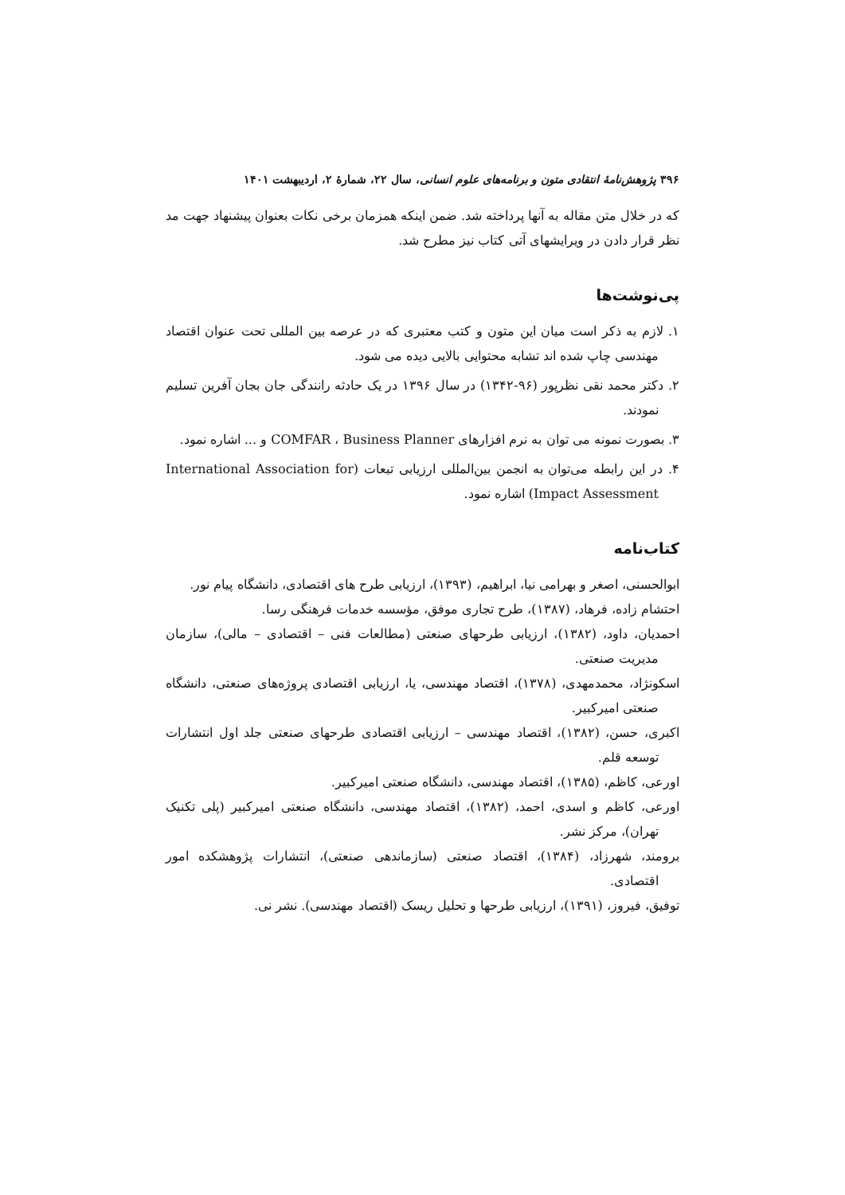۳۹۶ پژوهش‌نامهٔ انتقادی متون و برنامه‌های علوم انسانی، سال ۲۲، شمارهٔ ۲، اردیبهشت ۱۴۰۱
که در خلال متن مقاله به آنها پرداخته شد. ضمن اینکه همزمان برخی نکات بعنوان پیشنهاد جهت مد نظر قرار دادن در ویرایشهای آتی کتاب نیز مطرح شد.
پی‌نوشت‌ها
۱. لازم به ذکر است میان این متون و کتب معتبری که در عرصه بین المللی تحت عنوان اقتصاد مهندسی چاپ شده اند تشابه محتوایی بالایی دیده می شود.
۲. دکتر محمد نقی نظرپور (۹۶-۱۳۴۲) در سال ۱۳۹۶ در یک حادثه رانندگی جان بجان آفرین تسلیم نمودند.
۳. بصورت نمونه می توان به نرم افزارهای COMFAR ، Business Planner و ... اشاره نمود.
۴. در این رابطه می‌توان به انجمن بین‌المللی ارزیابی تبعات (International Association for Impact Assessment) اشاره نمود.
کتاب‌نامه
ابوالحسنی، اصغر و بهرامی نیا، ابراهیم، (۱۳۹۳)، ارزیابی طرح های اقتصادی، دانشگاه پیام نور.
احتشام زاده، فرهاد، (۱۳۸۷)، طرح تجاری موفق، مؤسسه خدمات فرهنگی رسا.
احمدیان، داود، (۱۳۸۲)، ارزیابی طرحهای صنعتی (مطالعات فنی – اقتصادی – مالی)، سازمان مدیریت صنعتی.
اسکونژاد، محمدمهدی، (۱۳۷۸)، اقتصاد مهندسی، یا، ارزیابی اقتصادی پروژه‌های صنعتی، دانشگاه صنعتی امیرکبیر.
اکبری، حسن، (۱۳۸۲)، اقتصاد مهندسی – ارزیابی اقتصادی طرحهای صنعتی جلد اول انتشارات توسعه قلم.
اورعی، کاظم، (۱۳۸۵)، اقتصاد مهندسی، دانشگاه صنعتی امیرکبیر.
اورعی، کاظم و اسدی، احمد، (۱۳۸۲)، اقتصاد مهندسی، دانشگاه صنعتی امیرکبیر (پلی تکنیک تهران)، مرکز نشر.
برومند، شهرزاد، (۱۳۸۴)، اقتصاد صنعتی (سازماندهی صنعتی)، انتشارات پژوهشکده امور اقتصادی.
توفیق، فیروز، (۱۳۹۱)، ارزیابی طرحها و تحلیل ریسک (اقتصاد مهندسی). نشر نی.